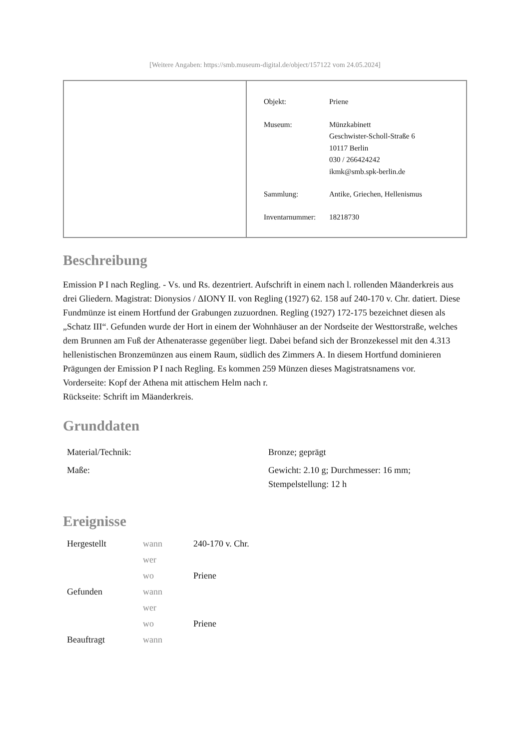[Weitere Angaben: https://smb.museum-digital.de/object/157122 vom 24.05.2024]
| Objekt: | Priene |
| Museum: | Münzkabinett Geschwister-Scholl-Straße 6 10117 Berlin 030 / 266424242 ikmk@smb.spk-berlin.de |
| Sammlung: | Antike, Griechen, Hellenismus |
| Inventarnummer: | 18218730 |
Beschreibung
Emission P I nach Regling. - Vs. und Rs. dezentriert. Aufschrift in einem nach l. rollenden Mäanderkreis aus drei Gliedern. Magistrat: Dionysios / ΔΙΟΝΥ II. von Regling (1927) 62. 158 auf 240-170 v. Chr. datiert. Diese Fundmünze ist einem Hortfund der Grabungen zuzuordnen. Regling (1927) 172-175 bezeichnet diesen als „Schatz III“. Gefunden wurde der Hort in einem der Wohnhäuser an der Nordseite der Westtorstraße, welches dem Brunnen am Fuß der Athenaterasse gegenüber liegt. Dabei befand sich der Bronzekessel mit den 4.313 hellenistischen Bronzemünzen aus einem Raum, südlich des Zimmers A. In diesem Hortfund dominieren Prägungen der Emission P I nach Regling. Es kommen 259 Münzen dieses Magistratsnamens vor.
Vorderseite: Kopf der Athena mit attischem Helm nach r.
Rückseite: Schrift im Mäanderkreis.
Grunddaten
| Material/Technik: | Bronze; geprägt |
| Maße: | Gewicht: 2.10 g; Durchmesser: 16 mm; Stempelstellung: 12 h |
Ereignisse
| Hergestellt | wann | 240-170 v. Chr. |
| | wer | |
| | wo | Priene |
| Gefunden | wann | |
| | wer | |
| | wo | Priene |
| Beauftragt | wann | |